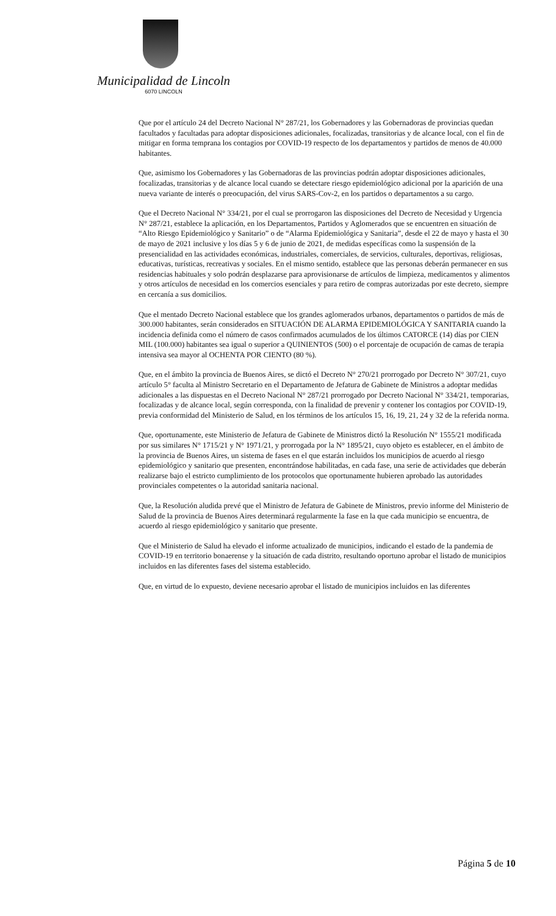Municipalidad de Lincoln
6070 LINCOLN
Que por el artículo 24 del Decreto Nacional N° 287/21, los Gobernadores y las Gobernadoras de provincias quedan facultados y facultadas para adoptar disposiciones adicionales, focalizadas, transitorias y de alcance local, con el fin de mitigar en forma temprana los contagios por COVID-19 respecto de los departamentos y partidos de menos de 40.000 habitantes.
Que, asimismo los Gobernadores y las Gobernadoras de las provincias podrán adoptar disposiciones adicionales, focalizadas, transitorias y de alcance local cuando se detectare riesgo epidemiológico adicional por la aparición de una nueva variante de interés o preocupación, del virus SARS-Cov-2, en los partidos o departamentos a su cargo.
Que el Decreto Nacional N° 334/21, por el cual se prorrogaron las disposiciones del Decreto de Necesidad y Urgencia N° 287/21, establece la aplicación, en los Departamentos, Partidos y Aglomerados que se encuentren en situación de “Alto Riesgo Epidemiológico y Sanitario” o de “Alarma Epidemiológica y Sanitaria”, desde el 22 de mayo y hasta el 30 de mayo de 2021 inclusive y los días 5 y 6 de junio de 2021, de medidas específicas como la suspensión de la presencialidad en las actividades económicas, industriales, comerciales, de servicios, culturales, deportivas, religiosas, educativas, turísticas, recreativas y sociales. En el mismo sentido, establece que las personas deberán permanecer en sus residencias habituales y solo podrán desplazarse para aprovisionarse de artículos de limpieza, medicamentos y alimentos y otros artículos de necesidad en los comercios esenciales y para retiro de compras autorizadas por este decreto, siempre en cercanía a sus domicilios.
Que el mentado Decreto Nacional establece que los grandes aglomerados urbanos, departamentos o partidos de más de 300.000 habitantes, serán considerados en SITUACIÓN DE ALARMA EPIDEMIOLÓGICA Y SANITARIA cuando la incidencia definida como el número de casos confirmados acumulados de los últimos CATORCE (14) días por CIEN MIL (100.000) habitantes sea igual o superior a QUINIENTOS (500) o el porcentaje de ocupación de camas de terapia intensiva sea mayor al OCHENTA POR CIENTO (80 %).
Que, en el ámbito la provincia de Buenos Aires, se dictó el Decreto N° 270/21 prorrogado por Decreto N° 307/21, cuyo artículo 5° faculta al Ministro Secretario en el Departamento de Jefatura de Gabinete de Ministros a adoptar medidas adicionales a las dispuestas en el Decreto Nacional N° 287/21 prorrogado por Decreto Nacional N° 334/21, temporarias, focalizadas y de alcance local, según corresponda, con la finalidad de prevenir y contener los contagios por COVID-19, previa conformidad del Ministerio de Salud, en los términos de los artículos 15, 16, 19, 21, 24 y 32 de la referida norma.
Que, oportunamente, este Ministerio de Jefatura de Gabinete de Ministros dictó la Resolución N° 1555/21 modificada por sus similares N° 1715/21 y N° 1971/21, y prorrogada por la N° 1895/21, cuyo objeto es establecer, en el ámbito de la provincia de Buenos Aires, un sistema de fases en el que estarán incluidos los municipios de acuerdo al riesgo epidemiológico y sanitario que presenten, encontrándose habilitadas, en cada fase, una serie de actividades que deberán realizarse bajo el estricto cumplimiento de los protocolos que oportunamente hubieren aprobado las autoridades provinciales competentes o la autoridad sanitaria nacional.
Que, la Resolución aludida prevé que el Ministro de Jefatura de Gabinete de Ministros, previo informe del Ministerio de Salud de la provincia de Buenos Aires determinará regularmente la fase en la que cada municipio se encuentra, de acuerdo al riesgo epidemiológico y sanitario que presente.
Que el Ministerio de Salud ha elevado el informe actualizado de municipios, indicando el estado de la pandemia de COVID-19 en territorio bonaerense y la situación de cada distrito, resultando oportuno aprobar el listado de municipios incluidos en las diferentes fases del sistema establecido.
Que, en virtud de lo expuesto, deviene necesario aprobar el listado de municipios incluidos en las diferentes
Página 5 de 10